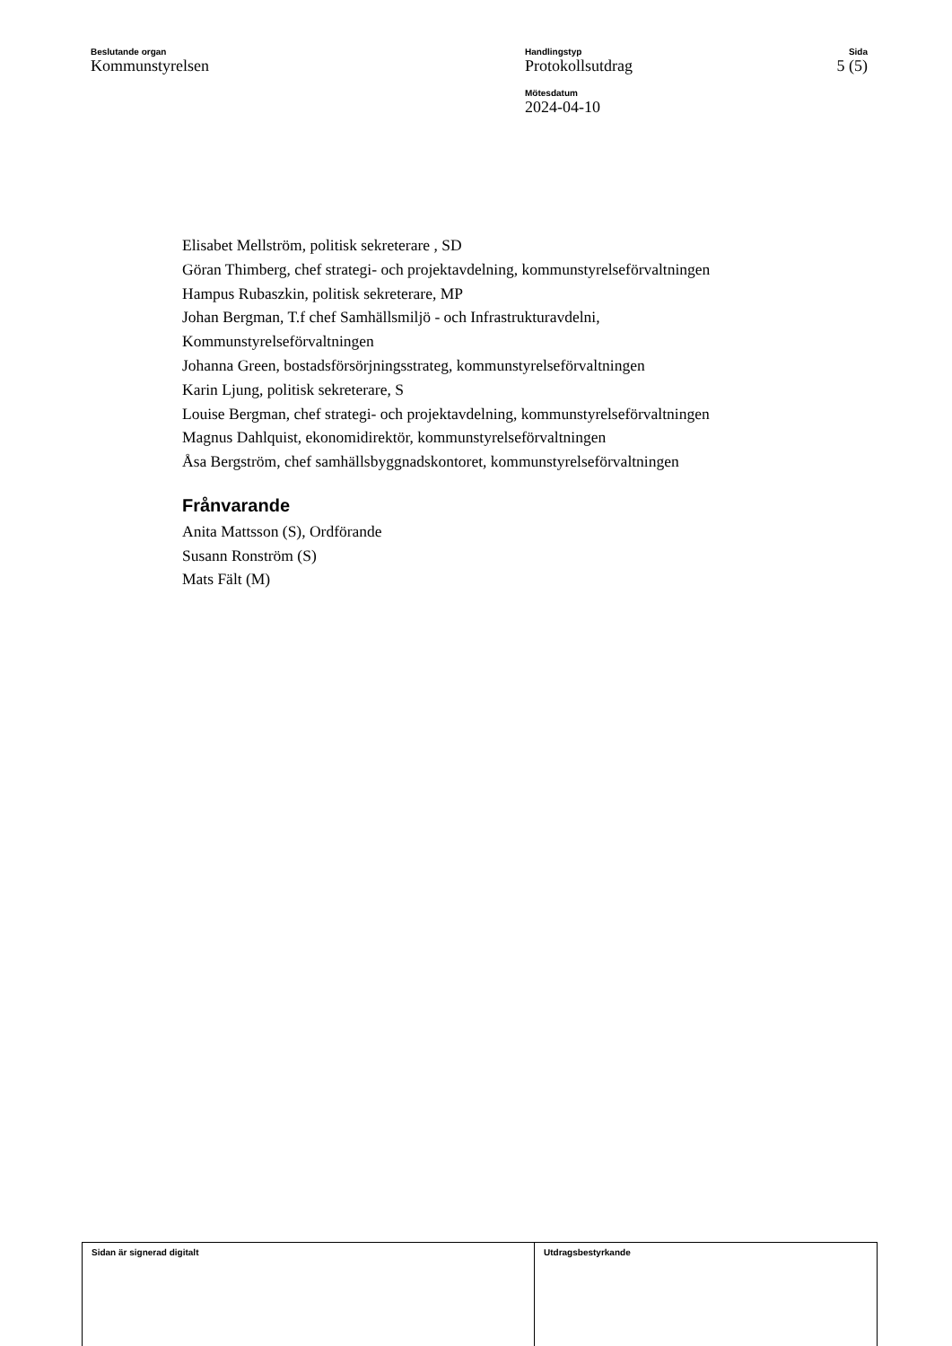Beslutande organ
Kommunstyrelsen
Handlingstyp
Protokollsutdrag
Mötesdatum
2024-04-10
Sida
5 (5)
Elisabet Mellström, politisk sekreterare , SD
Göran Thimberg, chef strategi- och projektavdelning, kommunstyrelseförvaltningen
Hampus Rubaszkin, politisk sekreterare, MP
Johan Bergman, T.f chef Samhällsmiljö - och Infrastrukturavdelni,
Kommunstyrelseförvaltningen
Johanna Green, bostadsförsörjningsstrateg, kommunstyrelseförvaltningen
Karin Ljung, politisk sekreterare, S
Louise Bergman, chef strategi- och projektavdelning, kommunstyrelseförvaltningen
Magnus Dahlquist, ekonomidirektör, kommunstyrelseförvaltningen
Åsa Bergström, chef samhällsbyggnadskontoret, kommunstyrelseförvaltningen
Frånvarande
Anita Mattsson (S), Ordförande
Susann Ronström (S)
Mats Fält (M)
Sidan är signerad digitalt Utdragsbestyrkande